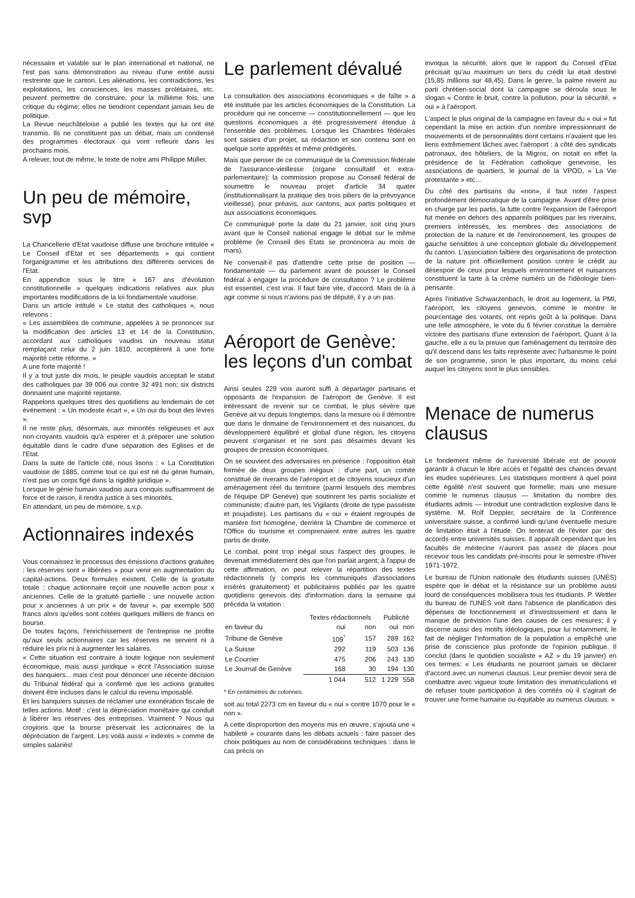nécessaire et valable sur le plan international et national, ne l'est pas sans démonstration au niveau d'une entité aussi restreinte que le canton. Les aliénations, les contradictions, les exploitations, les consciences, les masses prolétaires, etc. peuvent permettre de construire, pour la millième fois, une critique du régime; elles ne tiendront cependant jamais lieu de politique.
La Revue neuchâteloise a publié les textes qui lui ont été transmis. Ils ne constituent pas un débat, mais un condensé des programmes électoraux qui vont refleurir dans les prochains mois.
A relever, tout de même, le texte de notre ami Philippe Müller.
Un peu de mémoire, svp
La Chancellerie d'Etat vaudoise diffuse une brochure intitulée « Le Conseil d'Etat et ses départements » qui contient l'organigramme et les attributions des différents services de l'Etat.
En appendice sous le titre « 167 ans d'évolution constitutionnelle » quelques indications relatives aux plus importantes modifications de la loi fondamentale vaudoise.
Dans un article intitulé « Le statut des catholiques », nous relevons :
« Les assemblées de commune, appelées à se prononcer sur la modification des articles 13 et 14 de la Constitution, accordant aux catholiques vaudois un nouveau statut remplaçant celui du 2 juin 1810, acceptèrent à une forte majorité cette réforme. »
A une forte majorité !
Il y a tout juste dix mois, le peuple vaudois acceptait le statut des catholiques par 39 006 oui contre 32 491 non; six districts donnaient une majorité rejetante.
Rappelons quelques titres des quotidiens au lendemain de cet événement : « Un modeste écart », « Un oui du bout des lèvres ».
Il ne reste plus, désormais, aux minorités religieuses et aux non-croyants vaudois qu'à espérer et à préparer une solution équitable dans le cadre d'une séparation des Eglises et de l'Etat.
Dans la suite de l'article cité, nous lisons : « La Constitution vaudoise de 1885, comme tout ce qui est né du génie humain, n'est pas un corps figé dans la rigidité juridique ».
Lorsque le génie humain vaudois aura conquis suffisamment de force et de raison, il rendra justice à ses minorités.
En attendant, un peu de mémoire, s.v.p.
Actionnaires indexés
Vous connaissez le processus des émissions d'actions gratuites : les réserves sont « libérées » pour venir en augmentation du capital-actions. Deux formules existent. Celle de la gratuite totale : chaque actionnaire reçoit une nouvelle action pour x anciennes. Celle de la gratuité partielle : une nouvelle action pour x anciennes à un prix « de faveur », par exemple 500 francs alors qu'elles sont cotées quelques milliers de francs en bourse.
De toutes façons, l'enrichissement de l'entreprise ne profite qu'aux seuls actionnaires car les réserves ne servent ni à réduire les prix ni à augmenter les salaires.
« Cette situation est contraire à toute logique non seulement économique, mais aussi juridique » écrit l'Association suisse des banquiers... mais c'est pour dénoncer une récente décision du Tribunal fédéral qui a confirmé que les actions gratuites doivent être incluses dans le calcul du revenu imposable.
Et les banquiers suisses de réclamer une exonération fiscale de telles actions. Motif : c'est la dépréciation monétaire qui conduit à libérer les réserves des entreprises. Vraiment ? Nous qui croyions que la bourse préservait les actionnaires de la dépréciation de l'argent. Les voilà aussi « indexés » comme de simples salariés!
Le parlement dévalué
La consultation des associations économiques « de faîte » a été instituée par les articles économiques de la Constitution. La procédure qui ne concerne — constitutionnellement — que les questions économiques a été progressivement étendue à l'ensemble des problèmes. Lorsque les Chambres fédérales sont saisies d'un projet, sa rédaction et son contenu sont en quelque sorte apprêtés et même prédigérés.
Mais que penser de ce communiqué de la Commission fédérale de l'assurance-vieillesse (organe consultatif et extra-parlementaire): la commission propose au Conseil fédéral de soumettre le nouveau projet d'article 34 quater (institutionnalisant la pratique des trois piliers de la prévoyance vieillesse), pour préavis, aux cantons, aux partis politiques et aux associations économiques.
Ce communiqué porte la date du 21 janvier, soit cinq jours avant que le Conseil national engage le débat sur le même problème (le Conseil des Etats se prononcera au mois de mars).
Ne convenait-il pas d'attendre cette prise de position — fondamentale — du parlement avant de pousser le Conseil fédéral à engager la procédure de consultation ? Le problème est essentiel, c'est vrai. Il faut faire vite, d'accord. Mais de là à agir comme si nous n'avions pas de député, il y a un pas.
Aéroport de Genève: les leçons d'un combat
Ainsi seules 229 voix auront suffi à départager partisans et opposants de l'expansion de l'aéroport de Genève. Il est intéressant de revenir sur ce combat, le plus sévère que Genève ait vu depuis longtemps, dans la mesure où il démontre que dans le domaine de l'environnement et des nuisances, du développement équilibré et global d'une région, les citoyens peuvent s'organiser et ne sont pas désarmés devant les groupes de pression économiques.
On se souvient des adversaires en présence : l'opposition était formée de deux groupes inégaux : d'une part, un comité constitué de riverains de l'aéroport et de citoyens soucieux d'un aménagement réel du territoire (parmi lesquels des membres de l'équipe DP Genève) que soutinrent les partis socialiste et communiste; d'autre part, les Vigilants (droite de type passéiste et poujadiste). Les partisans du « oui » étaient regroupés de manière fort homogène, derrière la Chambre de commerce et l'Office du tourisme et comprenaient entre autres les quatre partis de droite.
Le combat, point trop inégal sous l'aspect des groupes, le devenait immédiatement dès que l'on parlait argent; à l'appui de cette affirmation, on peut relever la répartition des textes rédactionnels (y compris les communiqués d'associations insérés gratuitement) et publicitaires publiés par les quatre quotidiens genevois dits d'information dans la semaine qui précéda la votation :
| | Textes rédactionnels | | Publicité | |
| --- | --- | --- | --- | --- |
| en faveur du | oui | non | oui | non |
| Tribune de Genève | 109<sup>*</sup> | 157 | 289 | 162 |
| La Suisse | 292 | 119 | 503 | 136 |
| Le Courrier | 475 | 206 | 243 | 130 |
| Le Journal de Genève | 168 | 30 | 194 | 130 |
| | 1 044 | 512 | 1 229 | 558 |
* En centimètres de colonnes.
soit au total 2273 cm en faveur du « oui » contre 1070 pour le « non ».
A cette disproportion des moyens mis en œuvre, s'ajouta une « habileté » courante dans les débats actuels : faire passer des choix politiques au nom de considérations techniques : dans le cas précis on
invoqua la sécurité, alors que le rapport du Conseil d'Etat précisait qu'au maximum un tiers du crédit lui était destiné (15,85 millions sur 48,45). Dans le genre, la palme revient au parti chrétien-social dont la campagne se déroula sous le slogan « Contre le bruit, contre la pollution, pour la sécurité, « oui » à l'aéroport.
L'aspect le plus original de la campagne en faveur du « oui » fut cependant la mise en action d'un nombre impressionnant de mouvements et de personnalités dont certains n'avaient que les liens extrêmement lâches avec l'aéroport : à côté des syndicats patronaux, des hôteliers, de la Migros, on notait en effet la présidence de la Fédération catholique genevoise, les associations de quartiers, le journal de la VPOD, « La Vie protestante » etc...
Du côté des partisans du «non», il faut noter l'aspect profondément démocratique de la campagne. Avant d'être prise en charge par les partis, la lutte contre l'expansion de l'aéroport fut menée en dehors des appareils politiques par les riverains, premiers intéressés, les membres des associations de protection de la nature et de l'environnement, les groupes de gauche sensibles à une conception globale du développement du canton. L'association faîtière des organisations de protection de la nature prit officiellement position contre le crédit au désespoir de ceux pour lesquels environnement et nuisances constituent la tarte à la crème numéro un de l'idéologie bien-pensante.
Après l'initiative Schwarzenbach, le droit au logement, la PMI, l'aéroport, les citoyens genevois, comme le montre le pourcentage des votants, ont repris goût à la politique. Dans une telle atmosphère, le vote du 6 février constitue la dernière victoire des partisans d'une extension de l'aéroport. Quant à la gauche, elle a eu la preuve que l'aménagement du territoire dès qu'il descend dans les faits représente avec l'urbanisme le point de son programme, sinon le plus important, du moins celui auquel les citoyens sont le plus sensibles.
Menace de numerus clausus
Le fondement même de l'université libérale est de pouvoir garantir à chacun le libre accès et l'égalité des chances devant les études supérieures. Les statistiques montrent à quel point cette égalité n'est souvent que formelle; mais une mesure comme le numerus clausus — limitation du nombre des étudiants admis — introduit une contradiction explosive dans le système. M. Rolf Deppler, secrétaire de la Conférence universitaire suisse, a confirmé lundi qu'une éventuelle mesure de limitation était à l'étude. On tenterait de l'éviter par des accords entre universités suisses. Il apparaît cependant que les facultés de médecine n'auront pas assez de places pour recevoir tous les candidats pré-inscrits pour le semestre d'hiver 1971-1972.
Le bureau de l'Union nationale des étudiants suisses (UNES) espère que le débat et la résistance sur un problème aussi lourd de conséquences mobilisera tous les étudiants. P. Wettler du bureau de l'UNES voit dans l'absence de planification des dépenses de fonctionnement et d'investissement et dans le manque de prévision l'une des causes de ces mesures; il y discerne aussi des motifs idéologiques, pour lui notamment, le fait de négliger l'information de la population a empêché une prise de conscience plus profonde de l'opinion publique. Il conclut (dans le quotidien socialiste « AZ » du 19 janvier) en ces termes: « Les étudiants ne pourront jamais se déclarer d'accord avec un numerus clausus. Leur premier devoir sera de combattre avec vigueur toute limitation des immatriculations et de refuser toute participation à des comités où il s'agirait de trouver une forme humaine ou équitable au numerus clausus. »